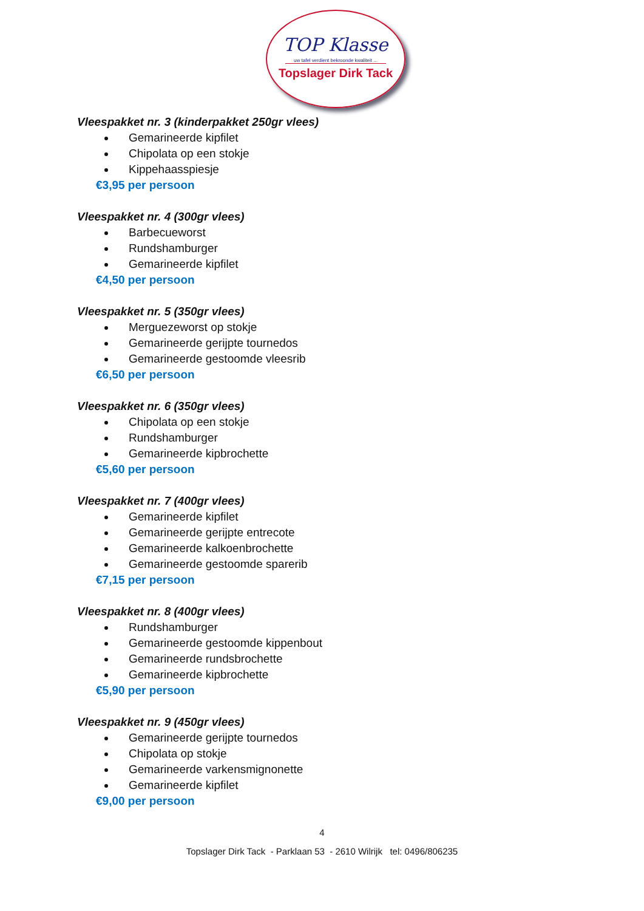TOP Klasse
uw tafel verdient bekroonde kwaliteit ...
Topslager Dirk Tack
Vleespakket nr. 3 (kinderpakket 250gr vlees)
Gemarineerde kipfilet
Chipolata op een stokje
Kippehaasspiesje
€3,95 per persoon
Vleespakket nr. 4 (300gr vlees)
Barbecueworst
Rundshamburger
Gemarineerde kipfilet
€4,50 per persoon
Vleespakket nr. 5 (350gr vlees)
Merguezeworst op stokje
Gemarineerde gerijpte tournedos
Gemarineerde gestoomde vleesrib
€6,50 per persoon
Vleespakket nr. 6 (350gr vlees)
Chipolata op een stokje
Rundshamburger
Gemarineerde kipbrochette
€5,60 per persoon
Vleespakket nr. 7 (400gr vlees)
Gemarineerde kipfilet
Gemarineerde gerijpte entrecote
Gemarineerde kalkoenbrochette
Gemarineerde gestoomde sparerib
€7,15 per persoon
Vleespakket nr. 8 (400gr vlees)
Rundshamburger
Gemarineerde gestoomde kippenbout
Gemarineerde rundsbrochette
Gemarineerde kipbrochette
€5,90 per persoon
Vleespakket nr. 9 (450gr vlees)
Gemarineerde gerijpte tournedos
Chipolata op stokje
Gemarineerde varkensmignonette
Gemarineerde kipfilet
€9,00 per persoon
4
Topslager Dirk Tack - Parklaan 53 - 2610 Wilrijk tel: 0496/806235